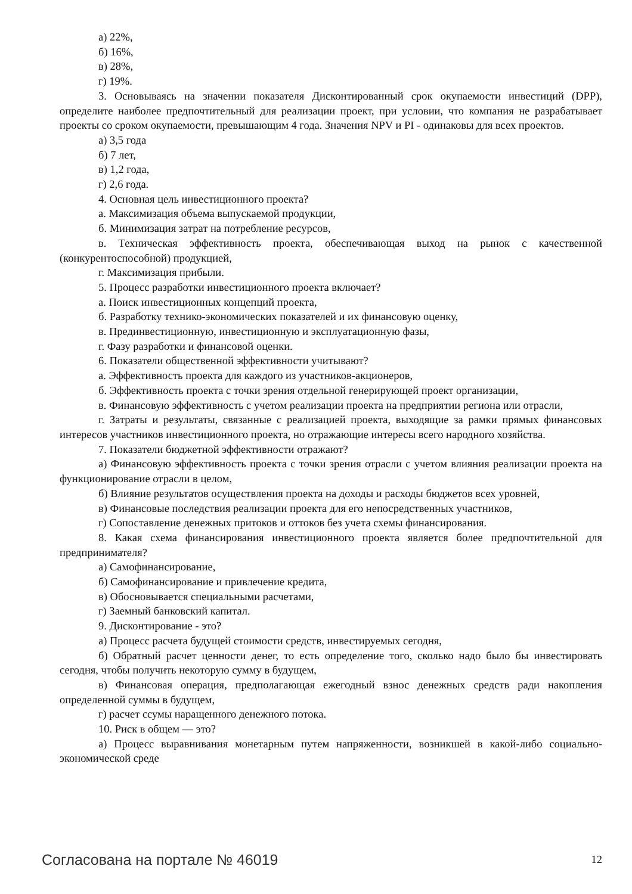а) 22%,
б) 16%,
в) 28%,
г) 19%.
3. Основываясь на значении показателя Дисконтированный срок окупаемости инвестиций (DPP), определите наиболее предпочтительный для реализации проект, при условии, что компания не разрабатывает проекты со сроком окупаемости, превышающим 4 года. Значения NPV и PI - одинаковы для всех проектов.
а) 3,5 года
б) 7 лет,
в) 1,2 года,
г) 2,6 года.
4. Основная цель инвестиционного проекта?
а. Максимизация объема выпускаемой продукции,
б. Минимизация затрат на потребление ресурсов,
в. Техническая эффективность проекта, обеспечивающая выход на рынок с качественной (конкурентоспособной) продукцией,
г. Максимизация прибыли.
5. Процесс разработки инвестиционного проекта включает?
а. Поиск инвестиционных концепций проекта,
б. Разработку технико-экономических показателей и их финансовую оценку,
в. Прединвестиционную, инвестиционную и эксплуатационную фазы,
г. Фазу разработки и финансовой оценки.
6. Показатели общественной эффективности учитывают?
а. Эффективность проекта для каждого из участников-акционеров,
б. Эффективность проекта с точки зрения отдельной генерирующей проект организации,
в. Финансовую эффективность с учетом реализации проекта на предприятии региона или отрасли,
г. Затраты и результаты, связанные с реализацией проекта, выходящие за рамки прямых финансовых интересов участников инвестиционного проекта, но отражающие интересы всего народного хозяйства.
7. Показатели бюджетной эффективности отражают?
а) Финансовую эффективность проекта с точки зрения отрасли с учетом влияния реализации проекта на функционирование отрасли в целом,
б) Влияние результатов осуществления проекта на доходы и расходы бюджетов всех уровней,
в) Финансовые последствия реализации проекта для его непосредственных участников,
г) Сопоставление денежных притоков и оттоков без учета схемы финансирования.
8. Какая схема финансирования инвестиционного проекта является более предпочтительной для предпринимателя?
а) Самофинансирование,
б) Самофинансирование и привлечение кредита,
в) Обосновывается специальными расчетами,
г) Заемный банковский капитал.
9. Дисконтирование - это?
а) Процесс расчета будущей стоимости средств, инвестируемых сегодня,
б) Обратный расчет ценности денег, то есть определение того, сколько надо было бы инвестировать сегодня, чтобы получить некоторую сумму в будущем,
в) Финансовая операция, предполагающая ежегодный взнос денежных средств ради накопления определенной суммы в будущем,
г) расчет ссумы наращенного денежного потока.
10. Риск в общем — это?
а) Процесс выравнивания монетарным путем напряженности, возникшей в какой-либо социально-экономической среде
Согласована на портале № 46019 12